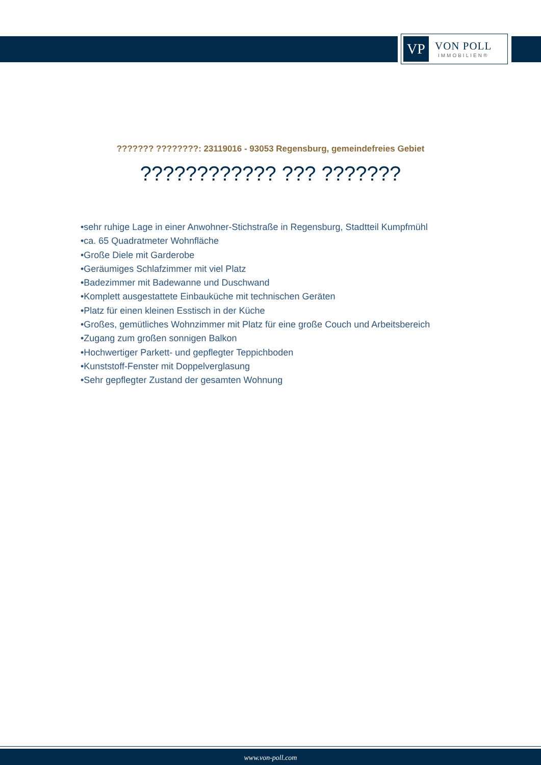VP
VON POLL
IMMOBILIEN®
??????? ????????: 23119016 - 93053 Regensburg, gemeindefreies Gebiet
???????????? ??? ???????
•sehr ruhige Lage in einer Anwohner-Stichstraße in Regensburg, Stadtteil Kumpfmühl
•ca. 65 Quadratmeter Wohnfläche
•Große Diele mit Garderobe
•Geräumiges Schlafzimmer mit viel Platz
•Badezimmer mit Badewanne und Duschwand
•Komplett ausgestattete Einbauküche mit technischen Geräten
•Platz für einen kleinen Esstisch in der Küche
•Großes, gemütliches Wohnzimmer mit Platz für eine große Couch und Arbeitsbereich
•Zugang zum großen sonnigen Balkon
•Hochwertiger Parkett- und gepflegter Teppichboden
•Kunststoff-Fenster mit Doppelverglasung
•Sehr gepflegter Zustand der gesamten Wohnung
www.von-poll.com